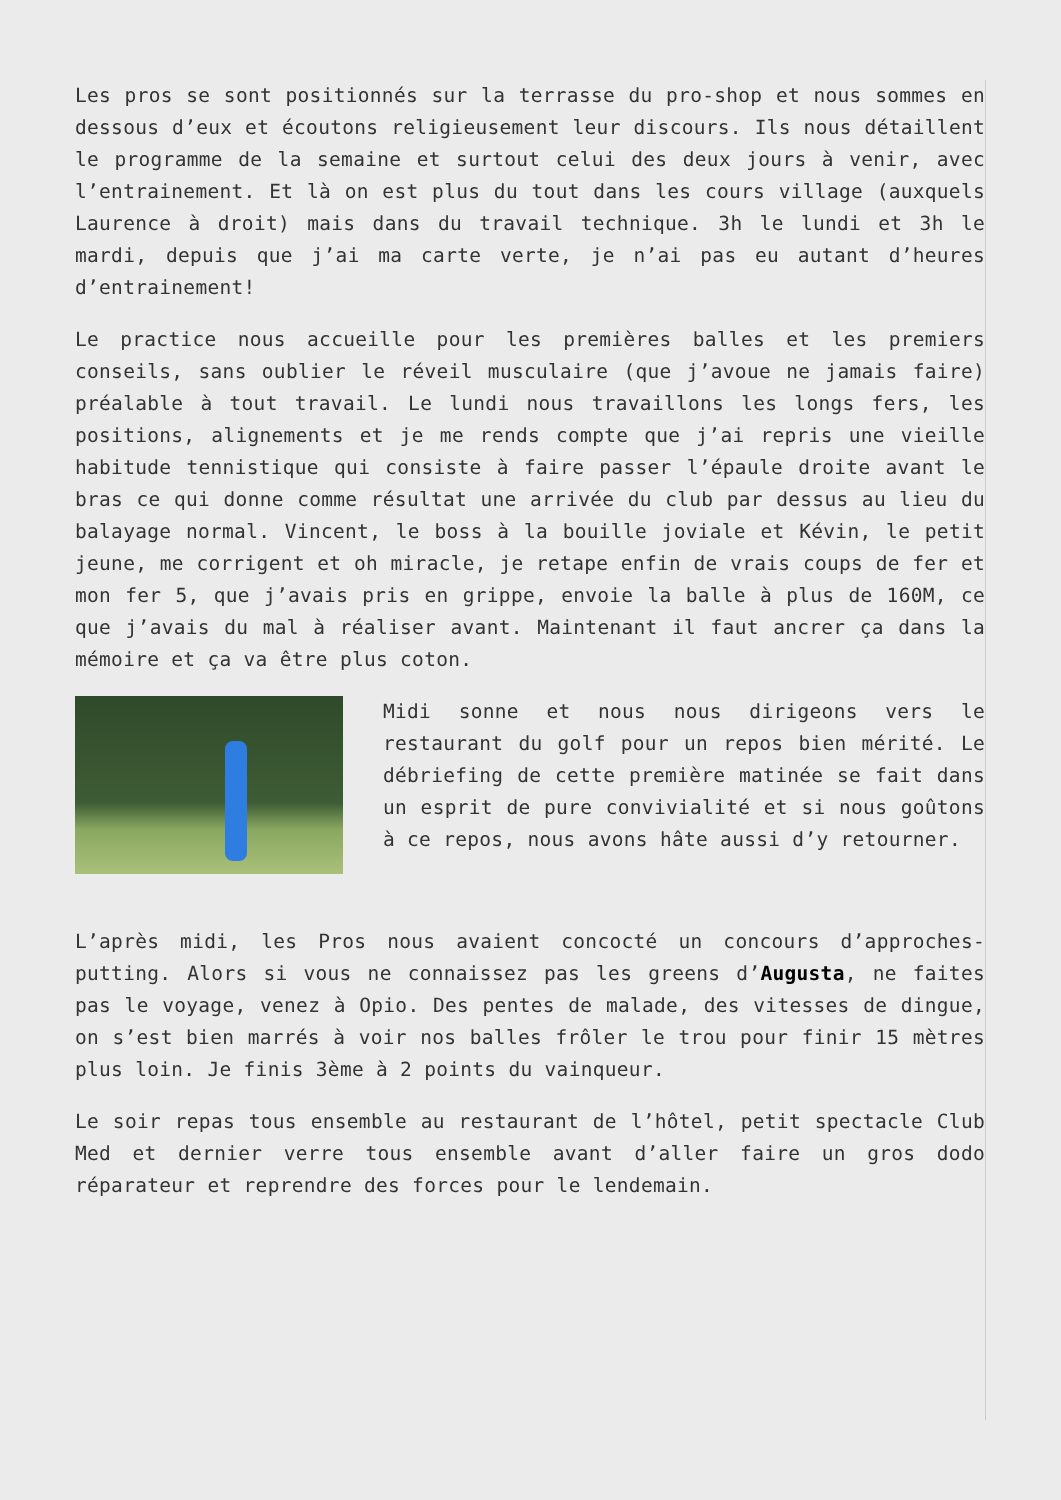Les pros se sont positionnés sur la terrasse du pro-shop et nous sommes en dessous d’eux et écoutons religieusement leur discours. Ils nous détaillent le programme de la semaine et surtout celui des deux jours à venir, avec l’entrainement. Et là on est plus du tout dans les cours village (auxquels Laurence à droit) mais dans du travail technique. 3h le lundi et 3h le mardi, depuis que j’ai ma carte verte, je n’ai pas eu autant d’heures d’entrainement!
Le practice nous accueille pour les premières balles et les premiers conseils, sans oublier le réveil musculaire (que j’avoue ne jamais faire) préalable à tout travail. Le lundi nous travaillons les longs fers, les positions, alignements et je me rends compte que j’ai repris une vieille habitude tennistique qui consiste à faire passer l’épaule droite avant le bras ce qui donne comme résultat une arrivée du club par dessus au lieu du balayage normal. Vincent, le boss à la bouille joviale et Kévin, le petit jeune, me corrigent et oh miracle, je retape enfin de vrais coups de fer et mon fer 5, que j’avais pris en grippe, envoie la balle à plus de 160M, ce que j’avais du mal à réaliser avant. Maintenant il faut ancrer ça dans la mémoire et ça va être plus coton.
Midi sonne et nous nous dirigeons vers le restaurant du golf pour un repos bien mérité. Le débriefing de cette première matinée se fait dans un esprit de pure convivialité et si nous goûtons à ce repos, nous avons hâte aussi d’y retourner.
L’après midi, les Pros nous avaient concocté un concours d’approches-putting. Alors si vous ne connaissez pas les greens d’Augusta, ne faites pas le voyage, venez à Opio. Des pentes de malade, des vitesses de dingue, on s’est bien marrés à voir nos balles frôler le trou pour finir 15 mètres plus loin. Je finis 3ème à 2 points du vainqueur.
Le soir repas tous ensemble au restaurant de l’hôtel, petit spectacle Club Med et dernier verre tous ensemble avant d’aller faire un gros dodo réparateur et reprendre des forces pour le lendemain.